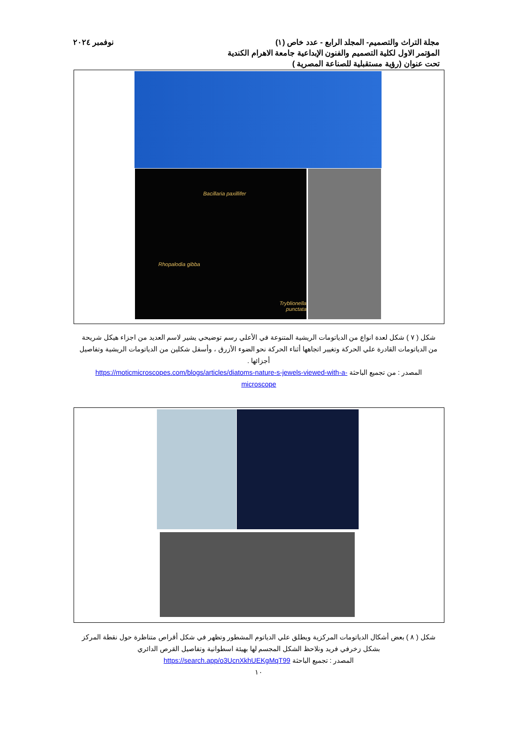مجلة التراث والتصميم- المجلد الرابع - عدد خاص (١) نوفمبر ٢٠٢٤
المؤتمر الاول لكلية التصميم والفنون الإبداعية جامعة الاهرام الكندية
تحت عنوان (رؤية مستقبلية للصناعة المصرية )
Bacillaria paxillifer
Rhopalodia gibba
Tryblionella punctata
شكل ( ٧ ) شكل لعدة انواع من الدياتومات الريشية المتنوعة في الأعلي رسم توضيحي يشير لاسم العديد من اجزاء هيكل شريحة من الدياتومات القادرة علي الحركة وتغيير اتجاهها أثناء الحركة نحو الضوء الأزرق ، وأسفل شكلين من الدياتومات الريشية وتفاصيل أجزائها .
المصدر : من تجميع الباحثة https://moticmicroscopes.com/blogs/articles/diatoms-nature-s-jewels-viewed-with-a-microscope
شكل ( ٨ ) بعض أشكال الدياتومات المركزية ويطلق علي الدياتوم المشطور وتظهر في شكل أقراص متناظرة حول نقطة المركز بشكل زخرفي فريد ونلاحظ الشكل المجسم لها بهيئة اسطوانية وتفاصيل القرص الدائري
المصدر : تجميع الباحثة https://search.app/o3UcnXkhUEKgMqT99
١٠